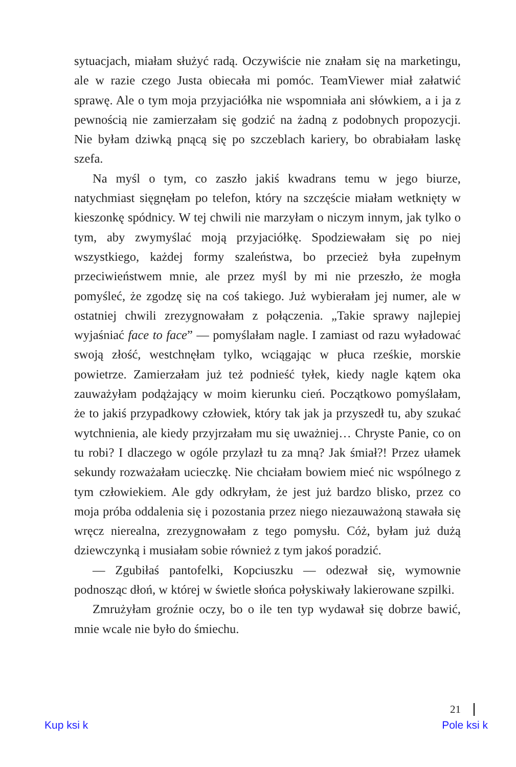sytuacjach, miałam służyć radą. Oczywiście nie znałam się na marketingu, ale w razie czego Justa obiecała mi pomóc. TeamViewer miał załatwić sprawę. Ale o tym moja przyjaciółka nie wspomniała ani słówkiem, a i ja z pewnością nie zamierzałam się godzić na żadną z podobnych propozycji. Nie byłam dziwką pnącą się po szczeblach kariery, bo obrabiałam laskę szefa.
Na myśl o tym, co zaszło jakiś kwadrans temu w jego biurze, natychmiast sięgnęłam po telefon, który na szczęście miałam wetknięty w kieszonkę spódnicy. W tej chwili nie marzyłam o niczym innym, jak tylko o tym, aby zwymyślać moją przyjaciółkę. Spodziewałam się po niej wszystkiego, każdej formy szaleństwa, bo przecież była zupełnym przeciwieństwem mnie, ale przez myśl by mi nie przeszło, że mogła pomyśleć, że zgodzę się na coś takiego. Już wybierałam jej numer, ale w ostatniej chwili zrezygnowałam z połączenia. „Takie sprawy najlepiej wyjaśniać face to face” — pomyślałam nagle. I zamiast od razu wyładować swoją złość, westchnęłam tylko, wciągając w płuca rześkie, morskie powietrze. Zamierzałam już też podnieść tyłek, kiedy nagle kątem oka zauważyłam podążający w moim kierunku cień. Początkowo pomyślałam, że to jakiś przypadkowy człowiek, który tak jak ja przyszedł tu, aby szukać wytchnienia, ale kiedy przyjrzałam mu się uważniej… Chryste Panie, co on tu robi? I dlaczego w ogóle przylazł tu za mną? Jak śmiał?! Przez ułamek sekundy rozważałam ucieczkę. Nie chciałam bowiem mieć nic wspólnego z tym człowiekiem. Ale gdy odkryłam, że jest już bardzo blisko, przez co moja próba oddalenia się i pozostania przez niego niezauważoną stawała się wręcz nierealna, zrezygnowałam z tego pomysłu. Cóż, byłam już dużą dziewczynką i musiałam sobie również z tym jakoś poradzić.
— Zgubiłaś pantofelki, Kopciuszku — odezwał się, wymownie podnosząc dłoń, w której w świetle słońca połyskiwały lakierowane szpilki.
Zmrużyłam groźnie oczy, bo o ile ten typ wydawał się dobrze bawić, mnie wcale nie było do śmiechu.
21
Kup ksi k Pole ksi k